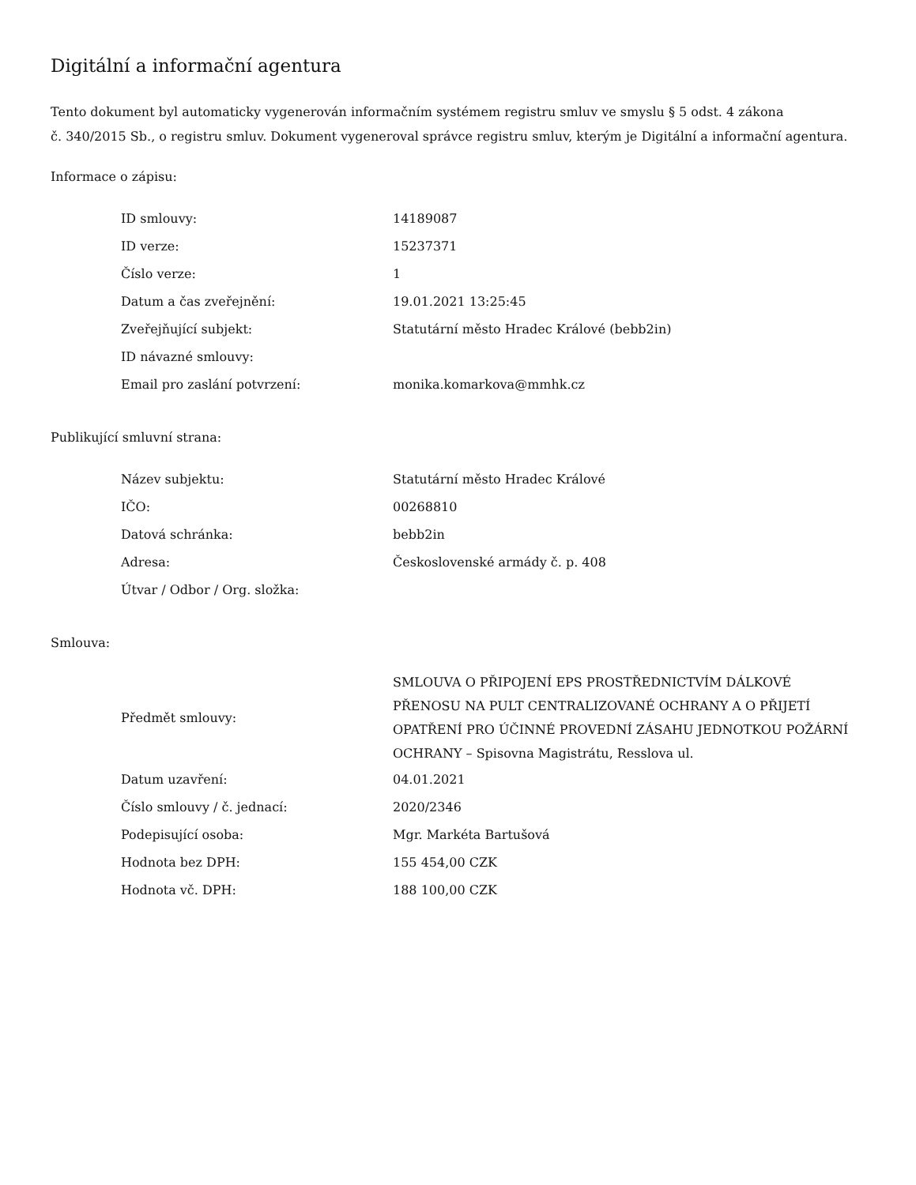Digitální a informační agentura
Tento dokument byl automaticky vygenerován informačním systémem registru smluv ve smyslu § 5 odst. 4 zákona
č. 340/2015 Sb., o registru smluv. Dokument vygeneroval správce registru smluv, kterým je Digitální a informační agentura.
Informace o zápisu:
| ID smlouvy: | 14189087 |
| ID verze: | 15237371 |
| Číslo verze: | 1 |
| Datum a čas zveřejnění: | 19.01.2021 13:25:45 |
| Zveřejňující subjekt: | Statutární město Hradec Králové (bebb2in) |
| ID návazné smlouvy: | |
| Email pro zaslání potvrzení: | monika.komarkova@mmhk.cz |
Publikující smluvní strana:
| Název subjektu: | Statutární město Hradec Králové |
| IČO: | 00268810 |
| Datová schránka: | bebb2in |
| Adresa: | Československé armády č. p. 408 |
| Útvar / Odbor / Org. složka: | |
Smlouva:
| Předmět smlouvy: | SMLOUVA O PŘIPOJENÍ EPS PROSTŘEDNICTVÍM DÁLKOVÉ PŘENOSU NA PULT CENTRALIZOVANÉ OCHRANY A O PŘIJETÍ OPATŘENÍ PRO ÚČINNÉ PROVEDNÍ ZÁSAHU JEDNOTKOU POŽÁRNÍ OCHRANY – Spisovna Magistrátu, Resslova ul. |
| Datum uzavření: | 04.01.2021 |
| Číslo smlouvy / č. jednací: | 2020/2346 |
| Podepisující osoba: | Mgr. Markéta Bartušová |
| Hodnota bez DPH: | 155 454,00 CZK |
| Hodnota vč. DPH: | 188 100,00 CZK |